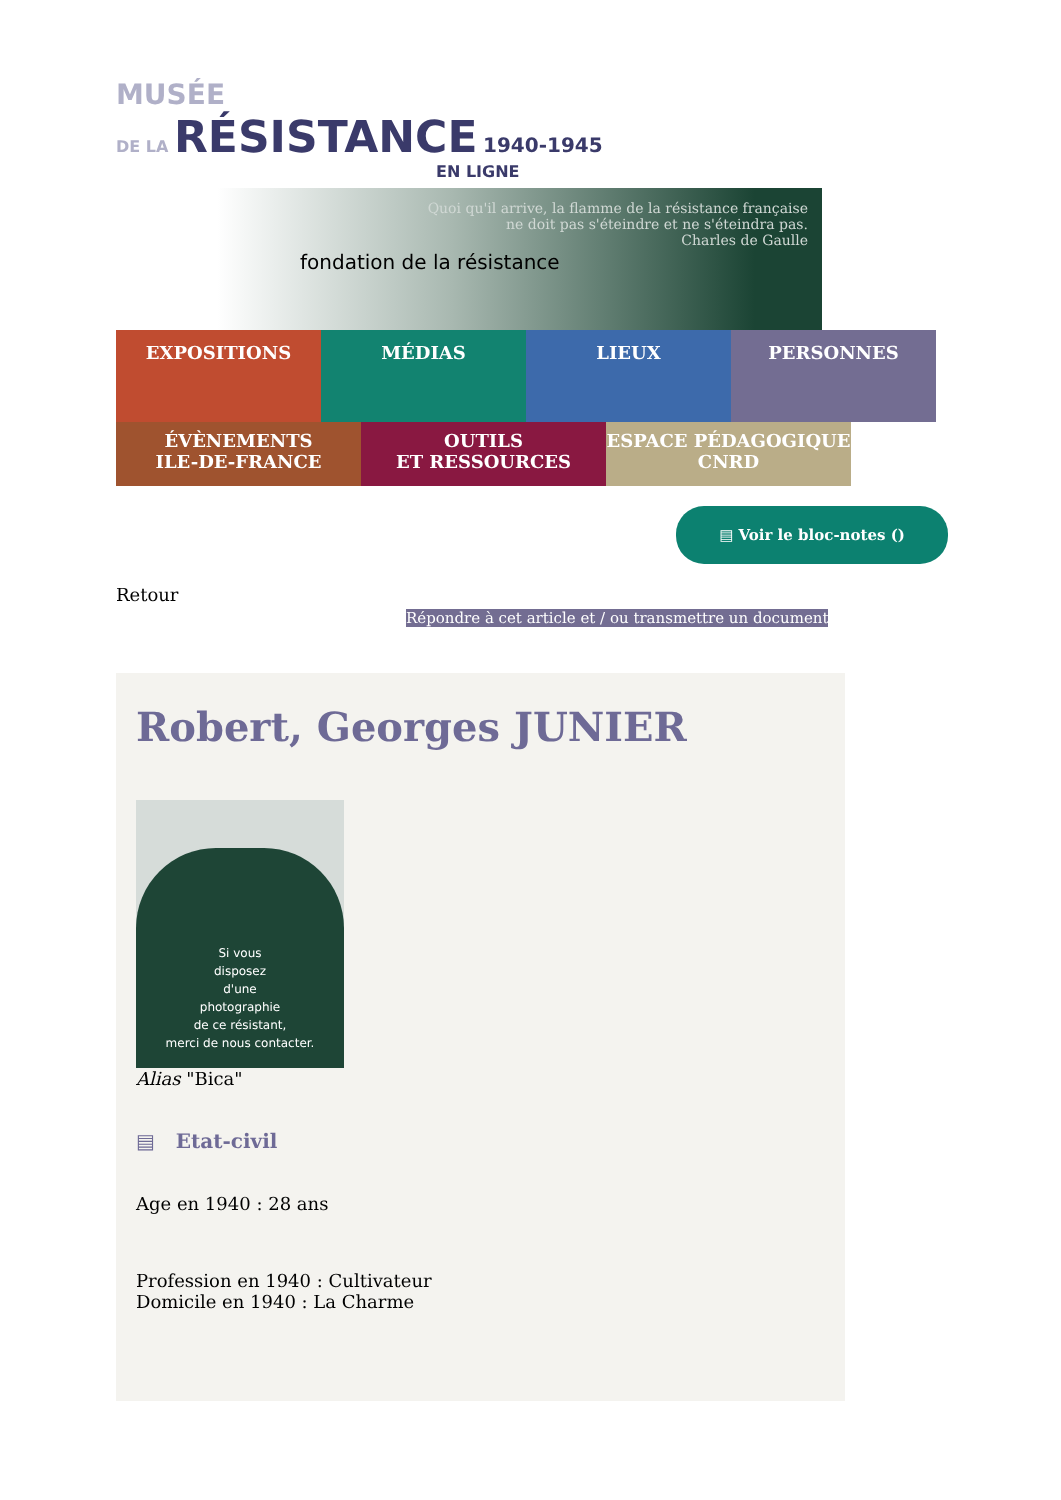MUSÉE
DE LA RÉSISTANCE 1940-1945
EN LIGNE
fondation de la résistance
Quoi qu'il arrive, la flamme de la résistance française
ne doit pas s'éteindre et ne s'éteindra pas.
Charles de Gaulle
EXPOSITIONS
MÉDIAS LIEUX PERSONNES
ÉVÈNEMENTS
ILE-DE-FRANCE
OUTILS
ET RESSOURCES
ESPACE PÉDAGOGIQUE
CNRD
▤ Voir le bloc-notes ()
Retour
Répondre à cet article et / ou transmettre un document
Robert, Georges JUNIER
Si vous
disposez
d'une
photographie
de ce résistant,
merci de nous contacter.
Alias "Bica"
▤ Etat-civil
Age en 1940 : 28 ans
Profession en 1940 : Cultivateur
Domicile en 1940 : La Charme